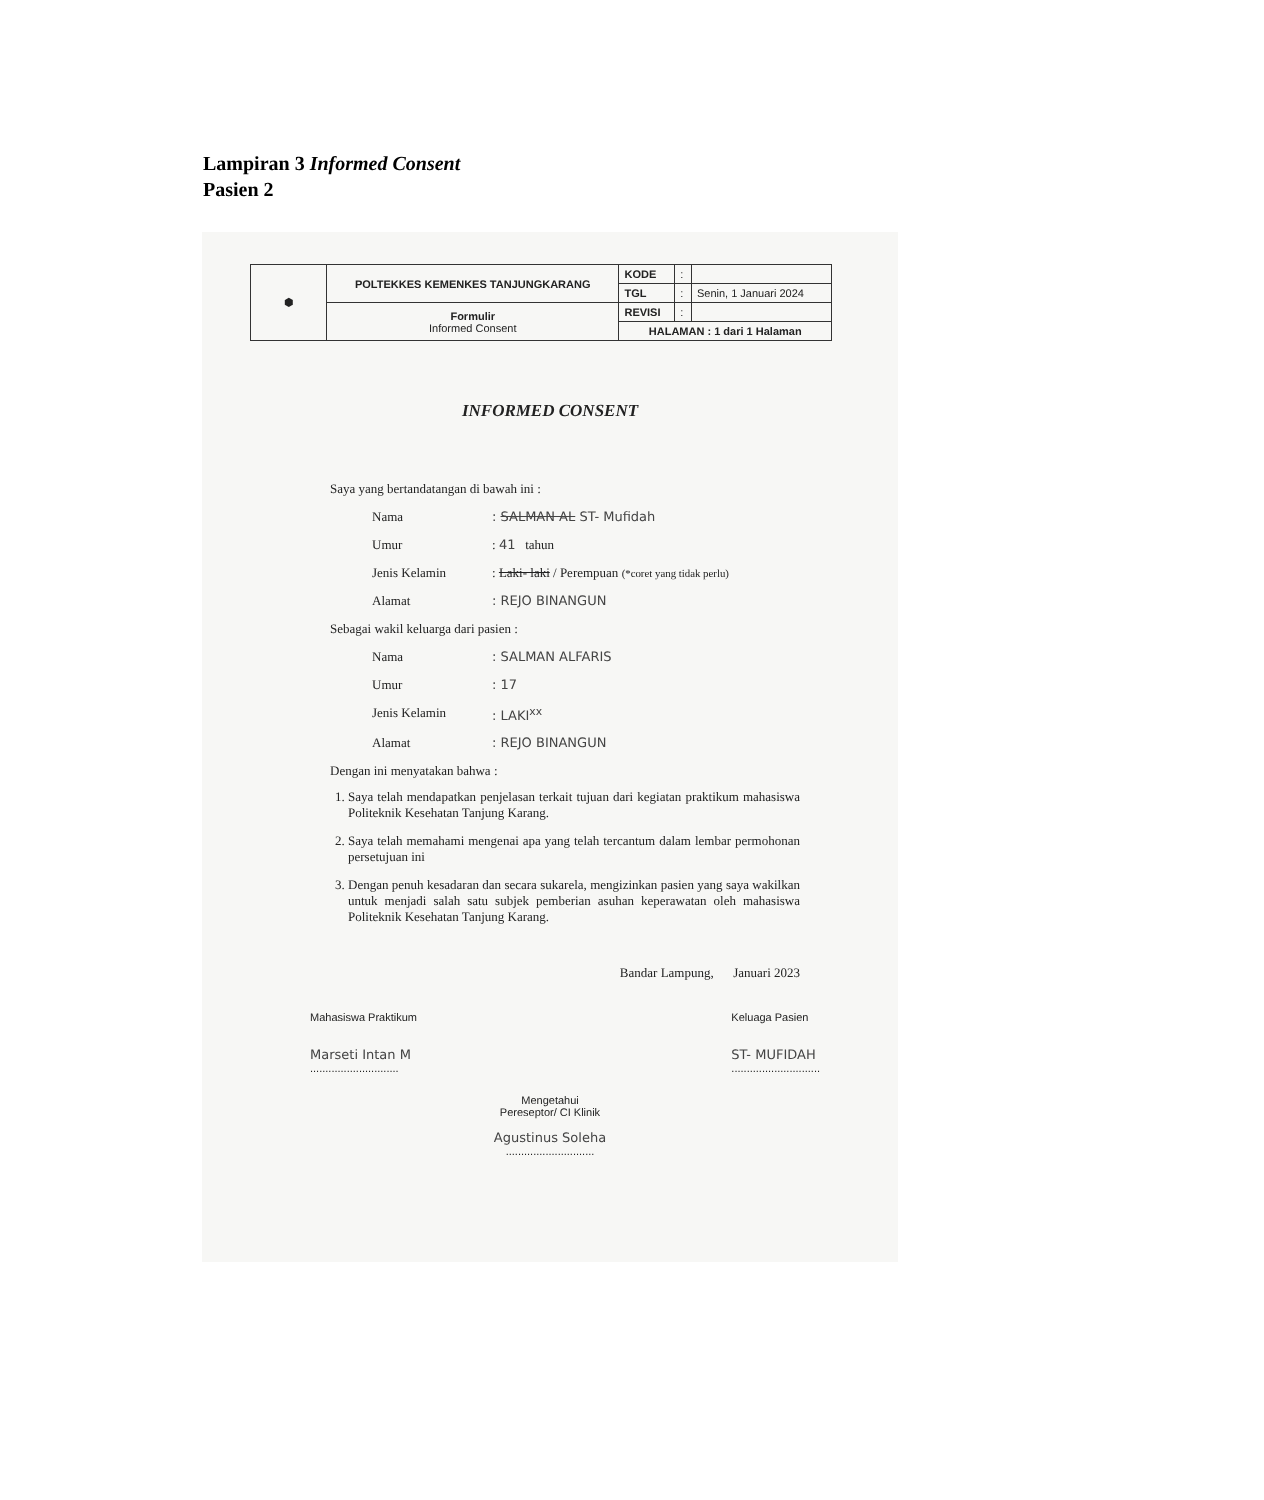Lampiran 3 Informed Consent
Pasien 2
| ⬢ | POLTEKKES KEMENKES TANJUNGKARANG | KODE | : | |
| | | TGL | : | Senin, 1 Januari 2024 |
| | Formulir Informed Consent | REVISI | : | |
| | | HALAMAN : 1 dari 1 Halaman | | |
INFORMED CONSENT
Saya yang bertandatangan di bawah ini :
Nama: SALMAN AL ST- Mufidah
Umur: 41 tahun
Jenis Kelamin: Laki- laki / Perempuan (*coret yang tidak perlu)
Alamat: REJO BINANGUN
Sebagai wakil keluarga dari pasien :
Nama: SALMAN ALFARIS
Umur: 17
Jenis Kelamin: LAKI<sup>xx</sup>
Alamat: REJO BINANGUN
Dengan ini menyatakan bahwa :
1. Saya telah mendapatkan penjelasan terkait tujuan dari kegiatan praktikum mahasiswa Politeknik Kesehatan Tanjung Karang.
2. Saya telah memahami mengenai apa yang telah tercantum dalam lembar permohonan persetujuan ini
3. Dengan penuh kesadaran dan secara sukarela, mengizinkan pasien yang saya wakilkan untuk menjadi salah satu subjek pemberian asuhan keperawatan oleh mahasiswa Politeknik Kesehatan Tanjung Karang.
Bandar Lampung, Januari 2023
Mahasiswa Praktikum
Marseti Intan M
.............................
Keluaga Pasien
ST- MUFIDAH
.............................
Mengetahui
Pereseptor/ CI Klinik
Agustinus Soleha
.............................